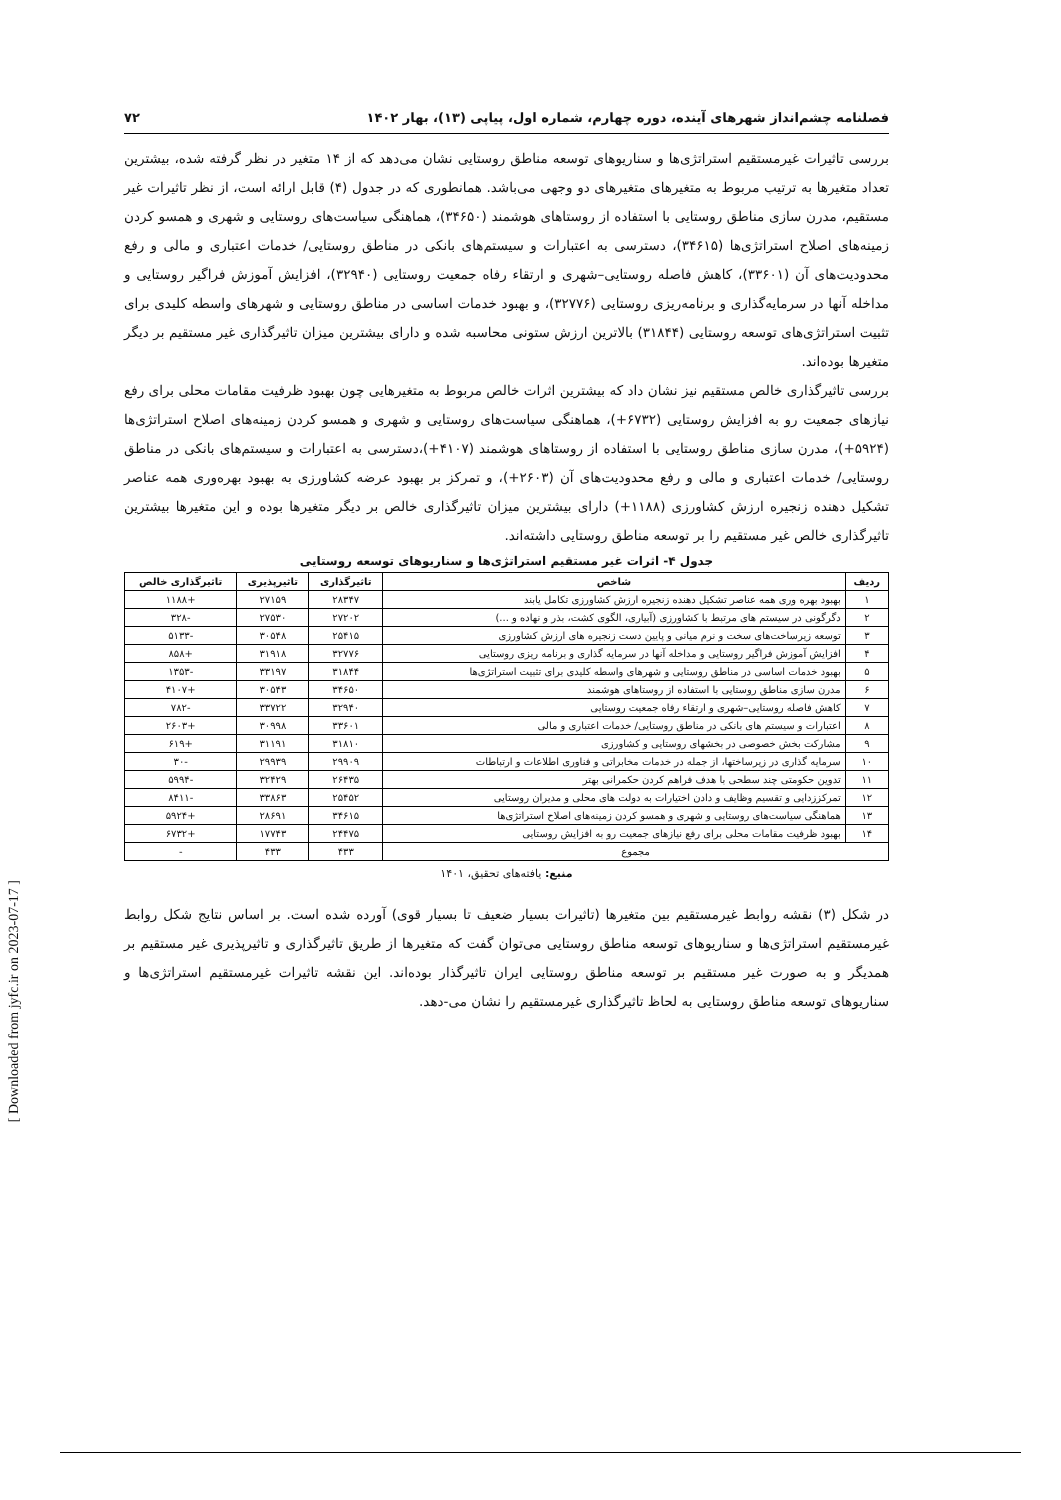[ Downloaded from jyfc.ir on 2023-07-17 ]
فصلنامه چشم‌انداز شهرهای آینده، دوره چهارم، شماره اول، پیاپی (۱۳)، بهار ۱۴۰۲ ۷۲
بررسی تاثیرات غیرمستقیم استراتژی‌ها و سناریوهای توسعه مناطق روستایی نشان می‌دهد که از ۱۴ متغیر در نظر گرفته شده، بیشترین تعداد متغیرها به ترتیب مربوط به متغیرهای متغیرهای دو وجهی می‌باشد. همانطوری که در جدول (۴) قابل ارائه است، از نظر تاثیرات غیر مستقیم، مدرن سازی مناطق روستایی با استفاده از روستاهای هوشمند (۳۴۶۵۰)، هماهنگی سیاست‌های روستایی و شهری و همسو کردن زمینه‌های اصلاح استراتژی‌ها (۳۴۶۱۵)، دسترسی به اعتبارات و سیستم‌های بانکی در مناطق روستایی/ خدمات اعتباری و مالی و رفع محدودیت‌های آن (۳۳۶۰۱)، کاهش فاصله روستایی–شهری و ارتقاء رفاه جمعیت روستایی (۳۲۹۴۰)، افزایش آموزش فراگیر روستایی و مداخله آنها در سرمایه‌گذاری و برنامه‌ریزی روستایی (۳۲۷۷۶)، و بهبود خدمات اساسی در مناطق روستایی و شهرهای واسطه کلیدی برای تثبیت استراتژی‌های توسعه روستایی (۳۱۸۴۴) بالاترین ارزش ستونی محاسبه شده و دارای بیشترین میزان تاثیرگذاری غیر مستقیم بر دیگر متغیرها بوده‌اند.
بررسی تاثیرگذاری خالص مستقیم نیز نشان داد که بیشترین اثرات خالص مربوط به متغیرهایی چون بهبود ظرفیت مقامات محلی برای رفع نیازهای جمعیت رو به افزایش روستایی (۶۷۳۲+)، هماهنگی سیاست‌های روستایی و شهری و همسو کردن زمینه‌های اصلاح استراتژی‌ها (۵۹۲۴+)، مدرن سازی مناطق روستایی با استفاده از روستاهای هوشمند (۴۱۰۷+)،دسترسی به اعتبارات و سیستم‌های بانکی در مناطق روستایی/ خدمات اعتباری و مالی و رفع محدودیت‌های آن (۲۶۰۳+)، و تمرکز بر بهبود عرضه کشاورزی به بهبود بهره‌وری همه عناصر تشکیل دهنده زنجیره ارزش کشاورزی (۱۱۸۸+) دارای بیشترین میزان تاثیرگذاری خالص بر دیگر متغیرها بوده و این متغیرها بیشترین تاثیرگذاری خالص غیر مستقیم را بر توسعه مناطق روستایی داشته‌اند.
جدول ۴- اثرات غیر مستقیم استراتژی‌ها و سناریوهای توسعه روستایی
| ردیف | شاخص | تاثیرگذاری | تاثیرپذیری | تاثیرگذاری خالص |
| --- | --- | --- | --- | --- |
| ۱ | بهبود بهره وری همه عناصر تشکیل دهنده زنجیره ارزش کشاورزی تکامل یابند | ۲۸۳۴۷ | ۲۷۱۵۹ | +۱۱۸۸ |
| ۲ | دگرگونی در سیستم های مرتبط با کشاورزی (آبیاری، الگوی کشت، بذر و نهاده و ...) | ۲۷۲۰۲ | ۲۷۵۳۰ | -۳۲۸ |
| ۳ | توسعه زیرساخت‌های سخت و نرم میانی و پایین دست زنجیره های ارزش کشاورزی | ۲۵۴۱۵ | ۳۰۵۴۸ | -۵۱۳۳ |
| ۴ | افزایش آموزش فراگیر روستایی و مداخله آنها در سرمایه گذاری و برنامه ریزی روستایی | ۳۲۷۷۶ | ۳۱۹۱۸ | +۸۵۸ |
| ۵ | بهبود خدمات اساسی در مناطق روستایی و شهرهای واسطه کلیدی برای تثبیت استراتژی‌ها | ۳۱۸۴۴ | ۳۳۱۹۷ | -۱۳۵۳ |
| ۶ | مدرن سازی مناطق روستایی با استفاده از روستاهای هوشمند | ۳۴۶۵۰ | ۳۰۵۴۳ | +۴۱۰۷ |
| ۷ | کاهش فاصله روستایی–شهری و ارتقاء رفاه جمعیت روستایی | ۳۲۹۴۰ | ۳۳۷۲۲ | -۷۸۲ |
| ۸ | اعتبارات و سیستم های بانکی در مناطق روستایی/ خدمات اعتباری و مالی | ۳۳۶۰۱ | ۳۰۹۹۸ | +۲۶۰۳ |
| ۹ | مشارکت بخش خصوصی در بخشهای روستایی و کشاورزی | ۳۱۸۱۰ | ۳۱۱۹۱ | +۶۱۹ |
| ۱۰ | سرمایه گذاری در زیرساختها، از جمله در خدمات مخابراتی و فناوری اطلاعات و ارتباطات | ۲۹۹۰۹ | ۲۹۹۳۹ | -۳۰ |
| ۱۱ | تدوین حکومتی چند سطحی با هدف فراهم کردن حکمرانی بهتر | ۲۶۴۳۵ | ۳۲۴۲۹ | -۵۹۹۴ |
| ۱۲ | تمرکززدایی و تقسیم وظایف و دادن اختیارات به دولت های محلی و مدیران روستایی | ۲۵۴۵۲ | ۳۳۸۶۳ | -۸۴۱۱ |
| ۱۳ | هماهنگی سیاست‌های روستایی و شهری و همسو کردن زمینه‌های اصلاح استراتژی‌ها | ۳۴۶۱۵ | ۲۸۶۹۱ | +۵۹۲۴ |
| ۱۴ | بهبود ظرفیت مقامات محلی برای رفع نیازهای جمعیت رو به افزایش روستایی | ۲۴۴۷۵ | ۱۷۷۴۳ | +۶۷۳۲ |
| مجموع | | ۴۳۳ | ۴۳۳ | - |
منبع: یافته‌های تحقیق، ۱۴۰۱
در شکل (۳) نقشه روابط غیرمستقیم بین متغیرها (تاثیرات بسیار ضعیف تا بسیار قوی) آورده شده است. بر اساس نتایج شکل روابط غیرمستقیم استراتژی‌ها و سناریوهای توسعه مناطق روستایی می‌توان گفت که متغیرها از طریق تاثیرگذاری و تاثیرپذیری غیر مستقیم بر همدیگر و به صورت غیر مستقیم بر توسعه مناطق روستایی ایران تاثیرگذار بوده‌اند. این نقشه تاثیرات غیرمستقیم استراتژی‌ها و سناریوهای توسعه مناطق روستایی به لحاظ تاثیرگذاری غیرمستقیم را نشان می-دهد.